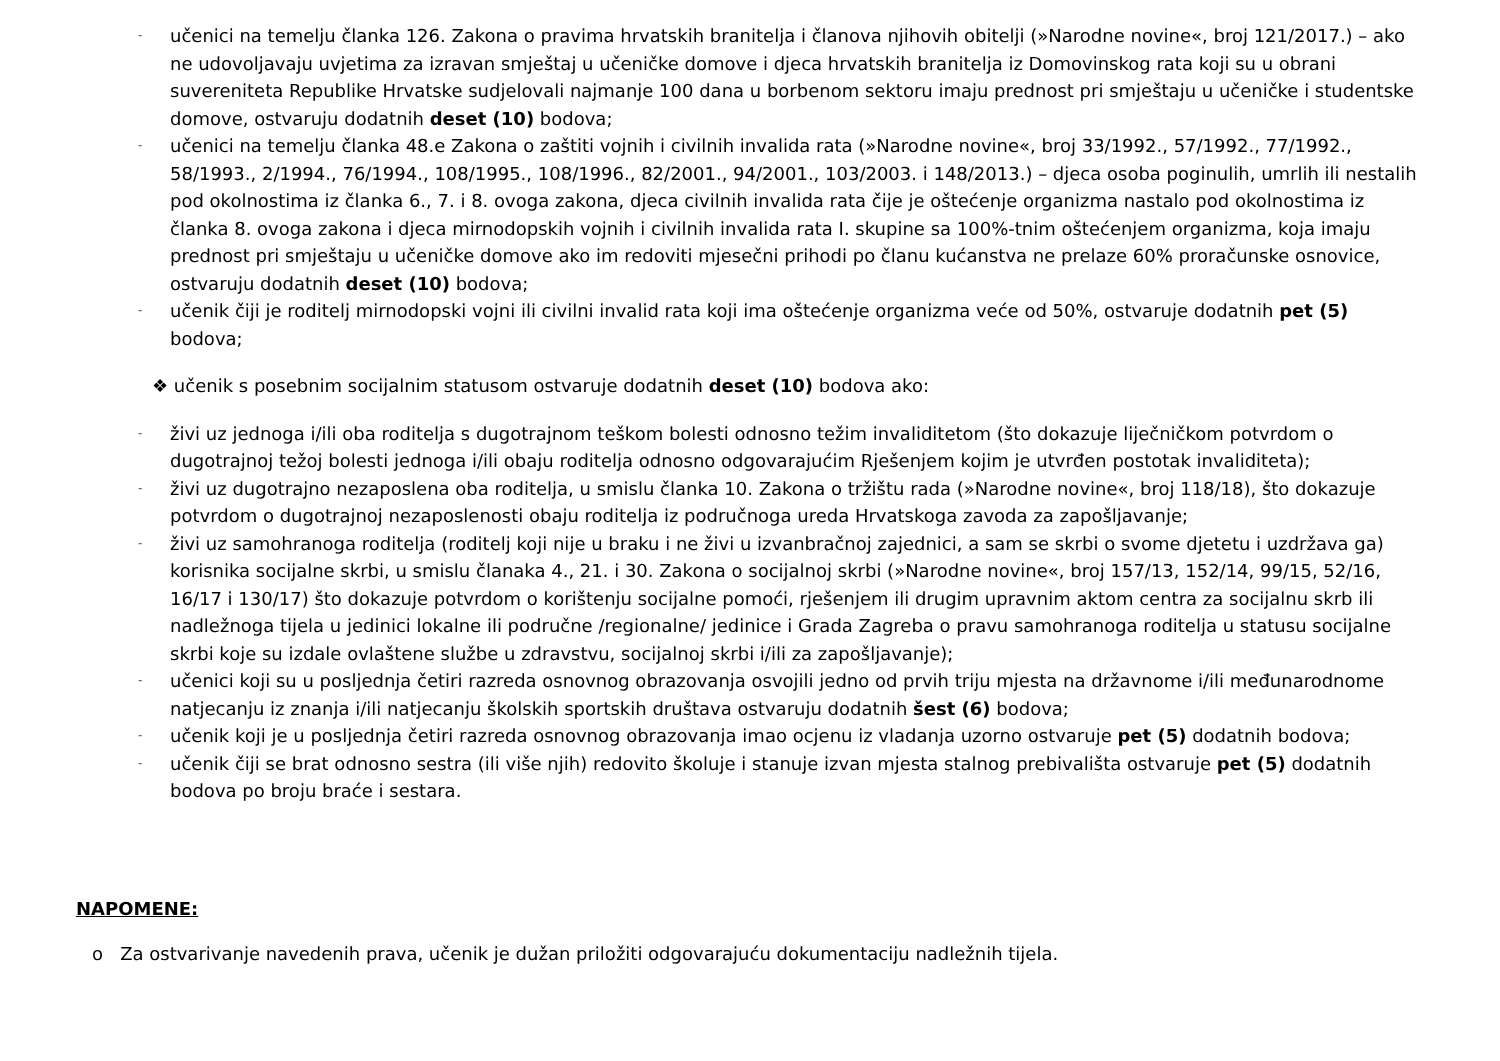- učenici na temelju članka 126. Zakona o pravima hrvatskih branitelja i članova njihovih obitelji (»Narodne novine«, broj 121/2017.) – ako ne udovoljavaju uvjetima za izravan smještaj u učeničke domove i djeca hrvatskih branitelja iz Domovinskog rata koji su u obrani suvereniteta Republike Hrvatske sudjelovali najmanje 100 dana u borbenom sektoru imaju prednost pri smještaju u učeničke i studentske domove, ostvaruju dodatnih deset (10) bodova;
- učenici na temelju članka 48.e Zakona o zaštiti vojnih i civilnih invalida rata (»Narodne novine«, broj 33/1992., 57/1992., 77/1992., 58/1993., 2/1994., 76/1994., 108/1995., 108/1996., 82/2001., 94/2001., 103/2003. i 148/2013.) – djeca osoba poginulih, umrlih ili nestalih pod okolnostima iz članka 6., 7. i 8. ovoga zakona, djeca civilnih invalida rata čije je oštećenje organizma nastalo pod okolnostima iz članka 8. ovoga zakona i djeca mirnodopskih vojnih i civilnih invalida rata I. skupine sa 100%-tnim oštećenjem organizma, koja imaju prednost pri smještaju u učeničke domove ako im redoviti mjesečni prihodi po članu kućanstva ne prelaze 60% proračunske osnovice, ostvaruju dodatnih deset (10) bodova;
- učenik čiji je roditelj mirnodopski vojni ili civilni invalid rata koji ima oštećenje organizma veće od 50%, ostvaruje dodatnih pet (5) bodova;
❖ učenik s posebnim socijalnim statusom ostvaruje dodatnih deset (10) bodova ako:
- živi uz jednoga i/ili oba roditelja s dugotrajnom teškom bolesti odnosno težim invaliditetom (što dokazuje liječničkom potvrdom o dugotrajnoj težoj bolesti jednoga i/ili obaju roditelja odnosno odgovarajućim Rješenjem kojim je utvrđen postotak invaliditeta);
- živi uz dugotrajno nezaposlena oba roditelja, u smislu članka 10. Zakona o tržištu rada (»Narodne novine«, broj 118/18), što dokazuje potvrdom o dugotrajnoj nezaposlenosti obaju roditelja iz područnoga ureda Hrvatskoga zavoda za zapošljavanje;
- živi uz samohranoga roditelja (roditelj koji nije u braku i ne živi u izvanbračnoj zajednici, a sam se skrbi o svome djetetu i uzdržava ga) korisnika socijalne skrbi, u smislu članaka 4., 21. i 30. Zakona o socijalnoj skrbi (»Narodne novine«, broj 157/13, 152/14, 99/15, 52/16, 16/17 i 130/17) što dokazuje potvrdom o korištenju socijalne pomoći, rješenjem ili drugim upravnim aktom centra za socijalnu skrb ili nadležnoga tijela u jedinici lokalne ili područne /regionalne/ jedinice i Grada Zagreba o pravu samohranoga roditelja u statusu socijalne skrbi koje su izdale ovlaštene službe u zdravstvu, socijalnoj skrbi i/ili za zapošljavanje);
- učenici koji su u posljednja četiri razreda osnovnog obrazovanja osvojili jedno od prvih triju mjesta na državnome i/ili međunarodnome natjecanju iz znanja i/ili natjecanju školskih sportskih društava ostvaruju dodatnih šest (6) bodova;
- učenik koji je u posljednja četiri razreda osnovnog obrazovanja imao ocjenu iz vladanja uzorno ostvaruje pet (5) dodatnih bodova;
- učenik čiji se brat odnosno sestra (ili više njih) redovito školuje i stanuje izvan mjesta stalnog prebivališta ostvaruje pet (5) dodatnih bodova po broju braće i sestara.
NAPOMENE:
o Za ostvarivanje navedenih prava, učenik je dužan priložiti odgovarajuću dokumentaciju nadležnih tijela.